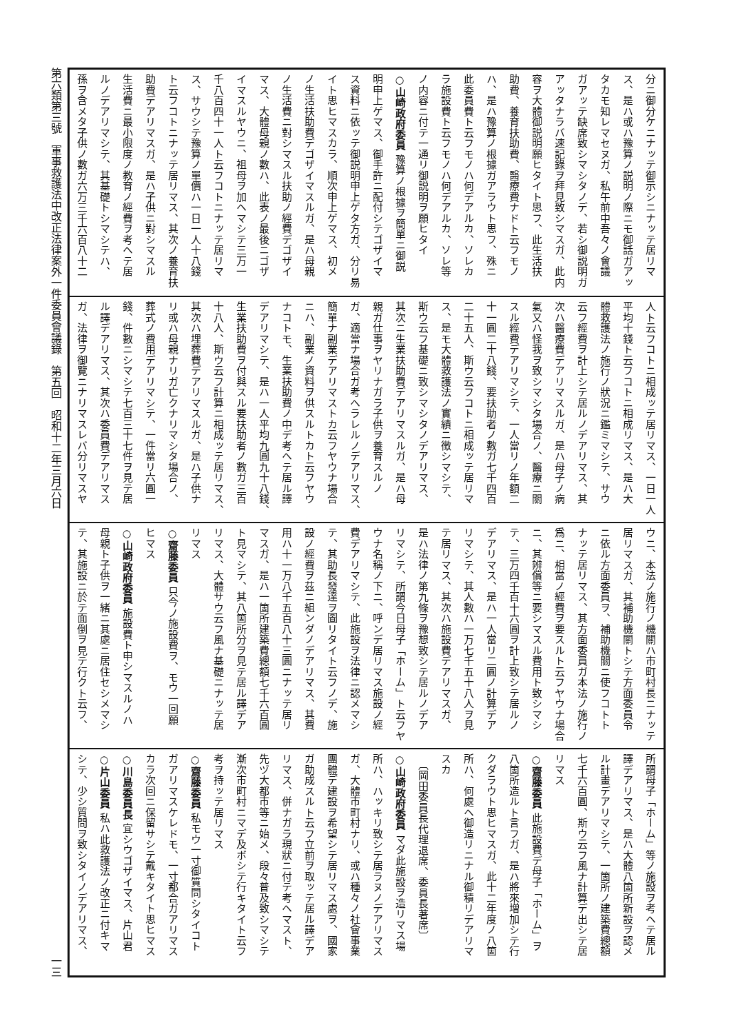分ニ御分ケニナッテ御示シニナッテ居リマ
ス、是ハ或ハ豫算ノ説明ノ際ニモ御話ガアッ
タカモ知レマセヌガ、私午前中吾々ノ會議
ガアッテ缺席致シマシタノデ、若シ御説明ガ
アッタナラバ速記錄ヲ拜見致シマスガ、此内
容ヲ大體御説明願ヒタイト思フ、此生活扶
助費、養育扶助費、醫療費ナドト云フモノ
ハ、是ハ豫算ノ根據ガアラウト思フ、殊ニ
此委員費ト云フモノハ何デアルカ、ソレカ
ラ施設費ト云フモノハ何デアルカ、ソレ等
ノ内容ニ付テ一通リ御説明ヲ願ヒタイ
○山崎政府委員 豫算ノ根據ヲ簡單ニ御説
明申上ゲマス、御手許ニ配付シテゴザイマ
ス資料ニ依ッテ御説明申上ゲタ方ガ、分リ易
イト思ヒマスカラ、順次申上ゲマス、初メ
ノ生活扶助費デゴザイマスルガ、是ハ母親
ノ生活費ニ對シマスル扶助ノ經費デゴザイ
マス、大體母親ノ數ハ、此表ノ最後ニゴザ
イマスルヤウニ、祖母ヲ加ヘマシテ三万一
千八百四十一人ト云フコトニナッテ居リマ
ス、サウシテ豫算ノ單價ハ一日一人十八錢
ト云フコトニナッテ居リマス、其次ノ養育扶
助費デアリマスガ、是ハ子供ニ對シマスル
生活費ニ最小限度ノ教育ノ經費ヲ考ヘテ居
ルノデアリマシテ、其基礎トシマシテハ、
孫ヲ含メタ子供ノ數ガ六万三千六百八十二
人ト云フコトニ相成ッテ居リマス、一日一人
平均十錢ト云フコトニ相成リマス、是ハ大
體救護法ノ施行ノ狀況ニ鑑ミマシテ、サウ
云フ經費ヲ計上シテ居ルノデアリマス、其
次ハ醫療費デアリマスルガ、是ハ母子ノ病
氣又ハ怪我ヲ致シマシタ場合ノ、醫療ニ關
スル經費デアリマシテ、一人當リノ年額二
十一圓二十八錢、要扶助者ノ數ガ七千四百
二十五人、斯ウ云フコトニ相成ッテ居リマ
ス、是モ大體救護法ノ實績ニ徴シマシテ、
斯ウ云フ基礎ニ致シマシタノデアリマス、
其次ニ生業扶助費デアリマスルガ、是ハ母
親ガ仕事ヲヤリナガラ子供ヲ養育スルノ
ガ、適當ナ場合ガ考ヘラレルノデアリマス、
簡單ナ副業デアリマストカ云フヤウナ場合
ニハ、副業ノ資料ヲ供スルトカト云フヤウ
ナコトモ、生業扶助費ノ中デ考ヘテ居ル譯
デアリマシテ、是ハ一人平均九圓九十八錢、
生業扶助費ヲ付與スル要扶助者ノ數ガ三百
十八人、斯ウ云フ計算ニ相成ッテ居リマス、
其次ハ埋葬費デアリマスルガ、是ハ子供ナ
リ或ハ母親ナリガ亡クナリマシタ場合ノ、
葬式ノ費用デアリマシテ、一件當リ六圓一
錢、件數ニシマシテ七百三十七件ヲ見テ居
ル譯デアリマス、其次ハ委員費デアリマス
ガ、法律ヲ御覽ニナリマスレバ分リマスヤ
ウニ、本法ノ施行ノ機關ハ市町村長ニナッテ
居リマスガ、其補助機關トシテ方面委員令
ニ依ル方面委員ヲ、補助機關ニ使フコトト
ナッテ居リマス、其方面委員ガ本法ノ施行ノ
爲ニ、相當ノ經費ヲ要スルト云フヤウナ場合
ニ、其辨償等ニ要シマスル費用ト致シマシ
テ、三万四千百十六圓ヲ計上致シテ居ルノ
デアリマス、是ハ一人當リ二圓ノ計算デア
リマシテ、其人數ハ一万七千五十八人ヲ見
テ居リマス、其次ハ施設費デアリマスガ、
是ハ法律ノ第九條ヲ豫想致シテ居ルノデア
リマシテ、所謂今日母子「ホーム」ト云フヤ
ウナ名稱ノ下ニ、呼ンデ居リマス施設ノ經
費デアリマシテ、此施設ヲ法律ニ認メマシ
テ、其助長發達ヲ圖リタイト云フノデ、施
設ノ經費ヲ茲ニ組ンダノデアリマス、其費
用ハ十一万八千五百八十三圓ニナッテ居リ
マスガ、是ハ一箇所建築費總額七千六百圓
ト見マシテ、其八箇所分ヲ見テ居ル譯デア
リマス、大體サウ云フ風ナ基礎ニナッテ居
リマス
○齋藤委員 只今ノ施設費ヲ、モウ一回願
ヒマス
○山崎政府委員 施設費ト申シマスルノハ
母親ト子供ヲ一緒ニ其處ニ居住セシメマシ
テ、其施設ニ於テ面倒ヲ見テ行クト云フ、
所謂母子「ホーム」等ノ施設ヲ考ヘテ居ル
譯デアリマス、是ハ大體八箇所新設ヲ認メ
ル計畫デアリマシテ、一箇所ノ建築費總額
七千六百圓、斯ウ云フ風ナ計算デ出シテ居
リマス
○齋藤委員 此施設費デ母子「ホーム」ヲ
八箇所造ルト言フガ、是ハ將來増加シテ行
クダラウト思ヒマスガ、此十二年度ノ八箇
所ハ、何處ヘ御造リニナル御積リデアリマ
スカ
　〔岡田委員長代理退席、委員長著席〕
○山崎政府委員 マダ此施設ヲ造リマス場
所ハ、ハッキリ致シテ居ラヌノデアリマス
ガ、大體市町村ナリ、或ハ種々ノ社會事業
團體デ建設ヲ希望シテ居リマス處ヲ、國家
ガ助成スルト云フ立前ヲ取ッテ居ル譯デア
リマス、併ナガラ現狀ニ付テ考ヘマスト、
先ヅ大都市等ニ始メ、段々普及致シマシテ
漸次市町村ニマデ及ボシテ行キタイト云フ
考ヲ持ッテ居リマス
○齋藤委員 私モウ一寸御質問シタイコト
ガアリマスケレドモ、一寸都合ガアリマス
カラ次回ニ保留サシテ戴キタイト思ヒマス
○川島委員長 宜シウゴザイマス、片山君
○片山委員 私ハ此救護法ノ改正ニ付キマ
シテ、少シ質問ヲ致シタイノデアリマス、
第六類第三號　軍事救護法中改正法律案外一件委員會議錄　第五回　昭和十二年三月六日
一三